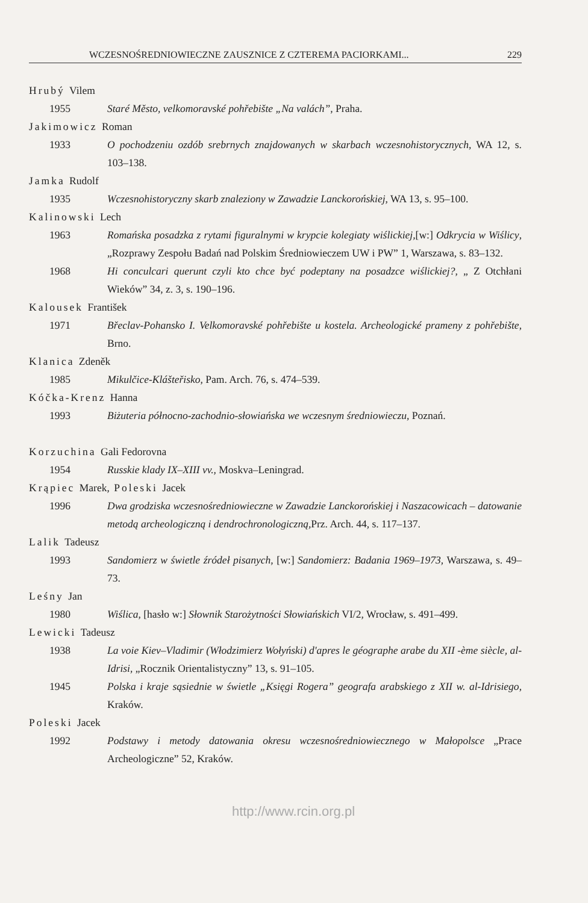WCZESNOŚREDNIOWIECZNE ZAUSZNICE Z CZTEREMA PACIORKAMI... 229
Hrubý Vilem
1955 Staré Město, velkomoravské pohřebište „Na valách”, Praha.
Jakimowicz Roman
1933 O pochodzeniu ozdób srebrnych znajdowanych w skarbach wczesnohistorycznych, WA 12, s. 103–138.
Jamka Rudolf
1935 Wczesnohistoryczny skarb znaleziony w Zawadzie Lanckorońskiej, WA 13, s. 95–100.
Kalinowski Lech
1963 Romańska posadzka z rytami figuralnymi w krypcie kolegiaty wiślickiej,[w:] Odkrycia w Wiślicy, „Rozprawy Zespołu Badań nad Polskim Średniowieczem UW i PW” 1, Warszawa, s. 83–132.
1968 Hi conculcari querunt czyli kto chce być podeptany na posadzce wiślickiej?, „ Z Otchłani Wieków” 34, z. 3, s. 190–196.
Kalousek František
1971 Břeclav-Pohansko I. Velkomoravské pohřebište u kostela. Archeologické prameny z pohřebište, Brno.
Klanica Zdeněk
1985 Mikulčice-Klášteřisko, Pam. Arch. 76, s. 474–539.
Kóčka-Krenz Hanna
1993 Biżuteria północno-zachodnio-słowiańska we wczesnym średniowieczu, Poznań.
Korzuchina Gali Fedorovna
1954 Russkie klady IX–XIII vv., Moskva–Leningrad.
Krąpiec Marek, Poleski Jacek
1996 Dwa grodziska wczesnośredniowieczne w Zawadzie Lanckorońskiej i Naszacowicach – datowanie metodą archeologiczną i dendrochronologiczną, Prz. Arch. 44, s. 117–137.
Lalik Tadeusz
1993 Sandomierz w świetle źródeł pisanych, [w:] Sandomierz: Badania 1969–1973, Warszawa, s. 49–73.
Leśny Jan
1980 Wiślica, [hasło w:] Słownik Starożytności Słowiańskich VI/2, Wrocław, s. 491–499.
Lewicki Tadeusz
1938 La voie Kiev–Vladimir (Włodzimierz Wołyński) d'apres le géographe arabe du XII -ème siècle, al-Idrisi, „Rocznik Orientalistyczny” 13, s. 91–105.
1945 Polska i kraje sąsiednie w świetle „Księgi Rogera” geografa arabskiego z XII w. al-Idrisiego, Kraków.
Poleski Jacek
1992 Podstawy i metody datowania okresu wczesnośredniowiecznego w Małopolsce „Prace Archeologiczne” 52, Kraków.
http://www.rcin.org.pl